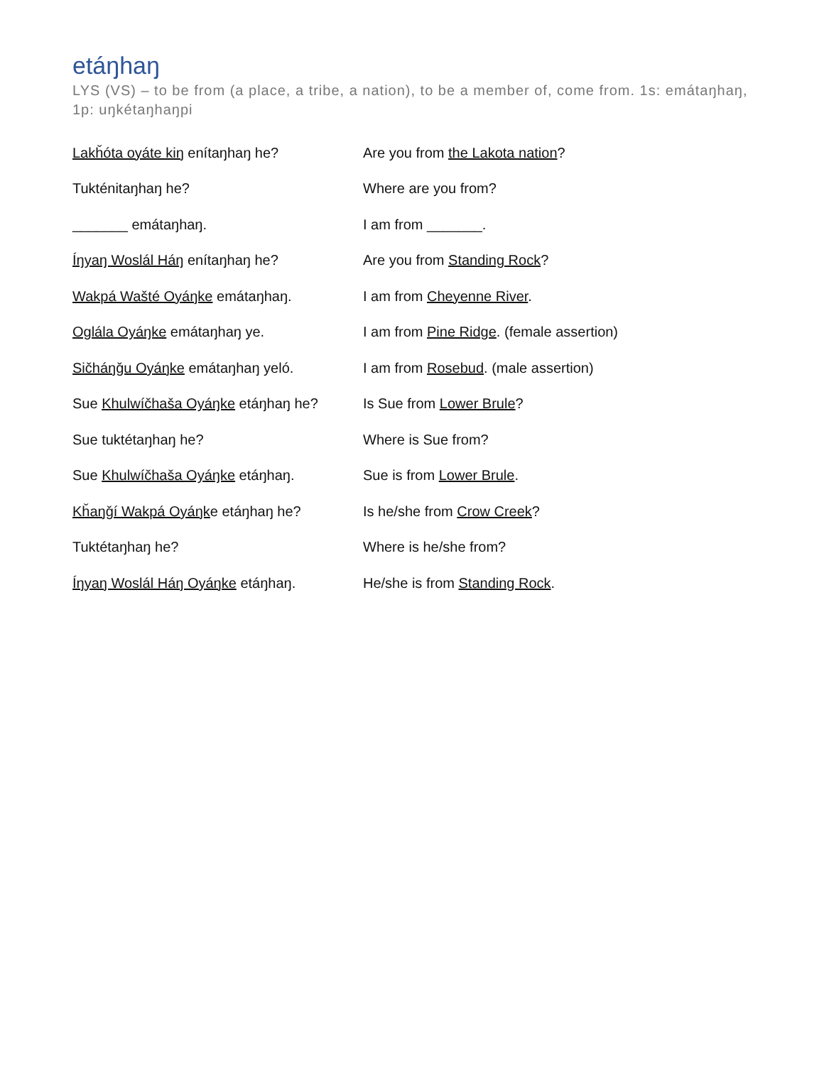etáŋhaŋ
LYS (VS) – to be from (a place, a tribe, a nation), to be a member of, come from. 1s: emátaŋhaŋ, 1p: uŋkétaŋhaŋpi
| Lakȟóta oyáte kiŋ enítaŋhaŋ he? | Are you from the Lakota nation ? |
| Tukténitaŋhaŋ he? | Where are you from? |
| _______ emátaŋhaŋ. | I am from _______. |
| Íŋyaŋ Woslál Háŋ enítaŋhaŋ he? | Are you from Standing Rock ? |
| Wakpá Wašté Oyáŋke emátaŋhaŋ. | I am from Cheyenne River . |
| Oglála Oyáŋke emátaŋhaŋ ye. | I am from Pine Ridge . (female assertion) |
| Sičháŋǧu Oyáŋke emátaŋhaŋ yeló. | I am from Rosebud . (male assertion) |
| Sue Khulwíčhaša Oyáŋke etáŋhaŋ he? | Is Sue from Lower Brule ? |
| Sue tuktétaŋhaŋ he? | Where is Sue from? |
| Sue Khulwíčhaša Oyáŋke etáŋhaŋ. | Sue is from Lower Brule . |
| Kȟaŋǧí Wakpá Oyáŋk e etáŋhaŋ he? | Is he/she from Crow Creek ? |
| Tuktétaŋhaŋ he? | Where is he/she from? |
| Íŋyaŋ Woslál Háŋ Oyáŋke etáŋhaŋ. | He/she is from Standing Rock . |